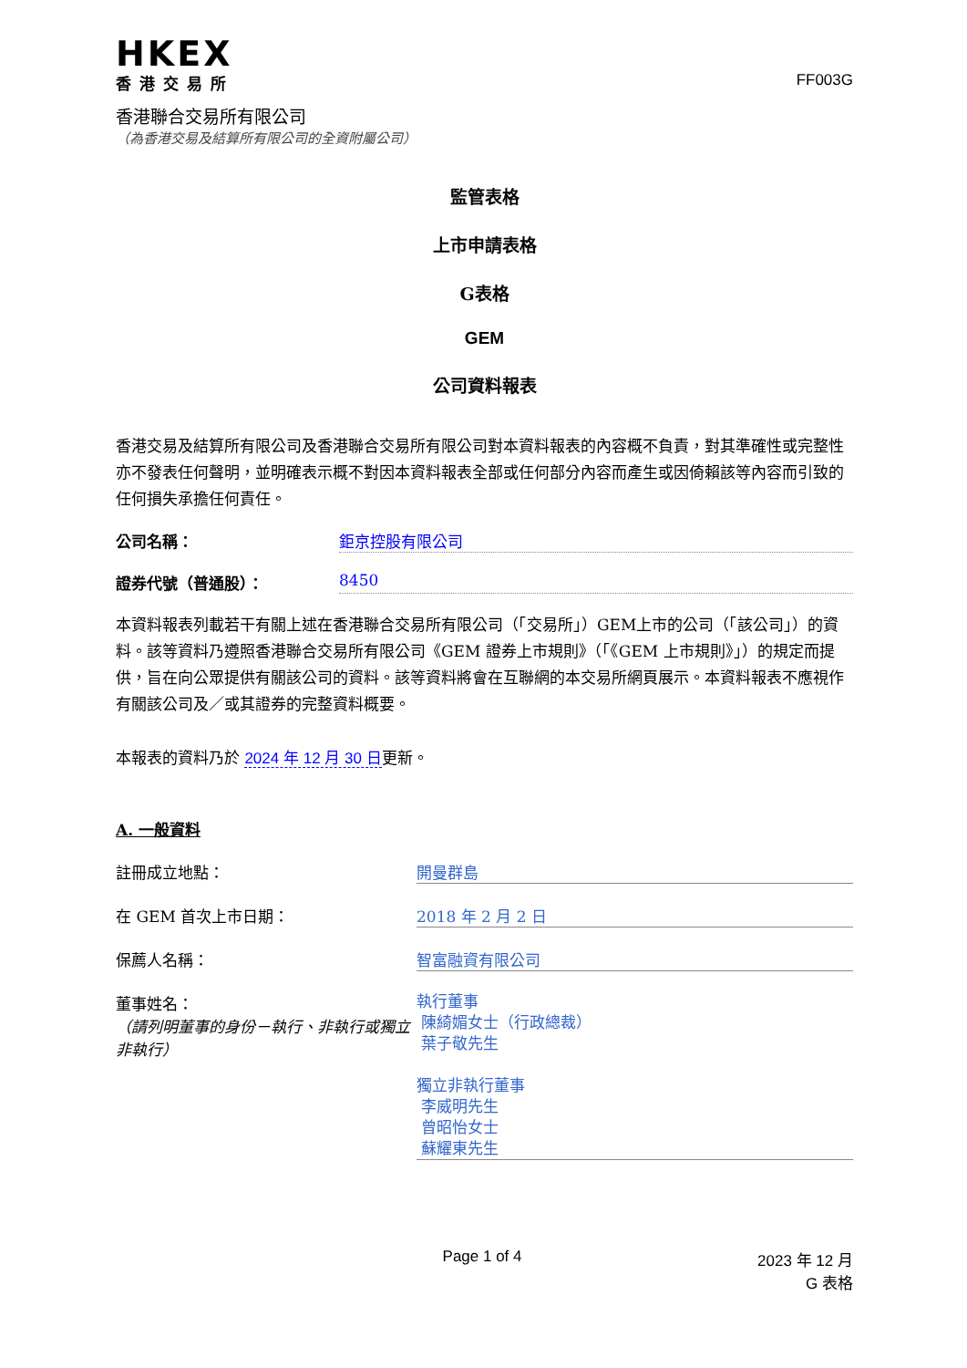HKEX
香港交易所
香港聯合交易所有限公司
（為香港交易及結算所有限公司的全資附屬公司）
FF003G
監管表格
上市申請表格
G表格
GEM
公司資料報表
香港交易及結算所有限公司及香港聯合交易所有限公司對本資料報表的內容概不負責，對其準確性或完整性亦不發表任何聲明，並明確表示概不對因本資料報表全部或任何部分內容而產生或因倚賴該等內容而引致的任何損失承擔任何責任。
公司名稱： 鉅京控股有限公司
證券代號（普通股）： 8450
本資料報表列載若干有關上述在香港聯合交易所有限公司（「交易所」）GEM上市的公司（「該公司」）的資料。該等資料乃遵照香港聯合交易所有限公司《GEM 證券上市規則》（「《GEM 上市規則》」）的規定而提供，旨在向公眾提供有關該公司的資料。該等資料將會在互聯網的本交易所網頁展示。本資料報表不應視作有關該公司及／或其證券的完整資料概要。
本報表的資料乃於 2024 年 12 月 30 日更新。
A. 一般資料
註冊成立地點： 開曼群島
在 GEM 首次上市日期： 2018 年 2 月 2 日
保薦人名稱： 智富融資有限公司
董事姓名：
（請列明董事的身份－執行、非執行或獨立非執行） 執行董事
陳綺媚女士（行政總裁）
葉子敬先生
獨立非執行董事
李威明先生
曾昭怡女士
蘇耀東先生
Page 1 of 4 2023 年 12 月
G 表格